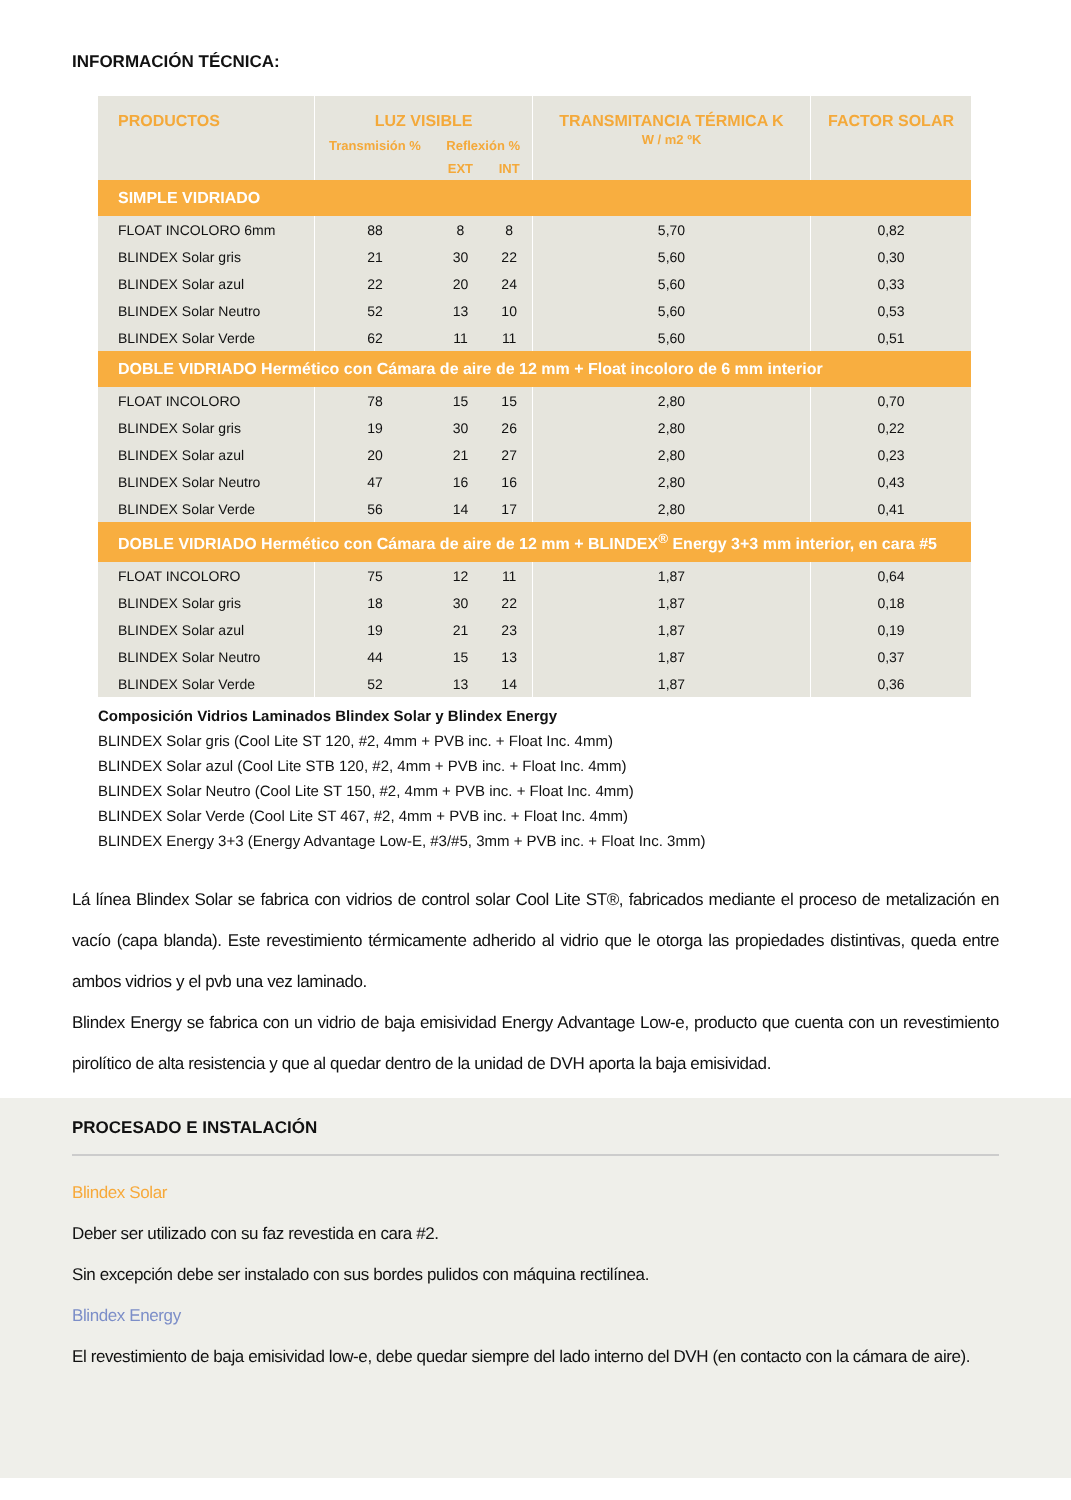INFORMACIÓN TÉCNICA:
| PRODUCTOS | LUZ VISIBLE | | | TRANSMITANCIA TÉRMICA K W / m2 ºK | FACTOR SOLAR |
| --- | --- | --- | --- | --- | --- |
| | Transmisión % | Reflexión % | | | |
| | | EXT | INT | | |
| SIMPLE VIDRIADO | | | | | |
| FLOAT INCOLORO 6mm | 88 | 8 | 8 | 5,70 | 0,82 |
| BLINDEX Solar gris | 21 | 30 | 22 | 5,60 | 0,30 |
| BLINDEX Solar azul | 22 | 20 | 24 | 5,60 | 0,33 |
| BLINDEX Solar Neutro | 52 | 13 | 10 | 5,60 | 0,53 |
| BLINDEX Solar Verde | 62 | 11 | 11 | 5,60 | 0,51 |
| DOBLE VIDRIADO Hermético con Cámara de aire de 12 mm + Float incoloro de 6 mm interior | | | | | |
| FLOAT INCOLORO | 78 | 15 | 15 | 2,80 | 0,70 |
| BLINDEX Solar gris | 19 | 30 | 26 | 2,80 | 0,22 |
| BLINDEX Solar azul | 20 | 21 | 27 | 2,80 | 0,23 |
| BLINDEX Solar Neutro | 47 | 16 | 16 | 2,80 | 0,43 |
| BLINDEX Solar Verde | 56 | 14 | 17 | 2,80 | 0,41 |
| DOBLE VIDRIADO Hermético con Cámara de aire de 12 mm + BLINDEX<sup>®</sup> Energy 3+3 mm interior, en cara #5 | | | | | |
| FLOAT INCOLORO | 75 | 12 | 11 | 1,87 | 0,64 |
| BLINDEX Solar gris | 18 | 30 | 22 | 1,87 | 0,18 |
| BLINDEX Solar azul | 19 | 21 | 23 | 1,87 | 0,19 |
| BLINDEX Solar Neutro | 44 | 15 | 13 | 1,87 | 0,37 |
| BLINDEX Solar Verde | 52 | 13 | 14 | 1,87 | 0,36 |
Composición Vidrios Laminados Blindex Solar y Blindex Energy
BLINDEX Solar gris (Cool Lite ST 120, #2, 4mm + PVB inc. + Float Inc. 4mm)
BLINDEX Solar azul (Cool Lite STB 120, #2, 4mm + PVB inc. + Float Inc. 4mm)
BLINDEX Solar Neutro (Cool Lite ST 150, #2, 4mm + PVB inc. + Float Inc. 4mm)
BLINDEX Solar Verde (Cool Lite ST 467, #2, 4mm + PVB inc. + Float Inc. 4mm)
BLINDEX Energy 3+3 (Energy Advantage Low-E, #3/#5, 3mm + PVB inc. + Float Inc. 3mm)
Lá línea Blindex Solar se fabrica con vidrios de control solar Cool Lite ST®, fabricados mediante el proceso de metalización en vacío (capa blanda). Este revestimiento térmicamente adherido al vidrio que le otorga las propiedades distintivas, queda entre ambos vidrios y el pvb una vez laminado.
Blindex Energy se fabrica con un vidrio de baja emisividad Energy Advantage Low-e, producto que cuenta con un revestimiento pirolítico de alta resistencia y que al quedar dentro de la unidad de DVH aporta la baja emisividad.
PROCESADO E INSTALACIÓN
Blindex Solar
Deber ser utilizado con su faz revestida en cara #2.
Sin excepción debe ser instalado con sus bordes pulidos con máquina rectilínea.
Blindex Energy
El revestimiento de baja emisividad low-e, debe quedar siempre del lado interno del DVH (en contacto con la cámara de aire).